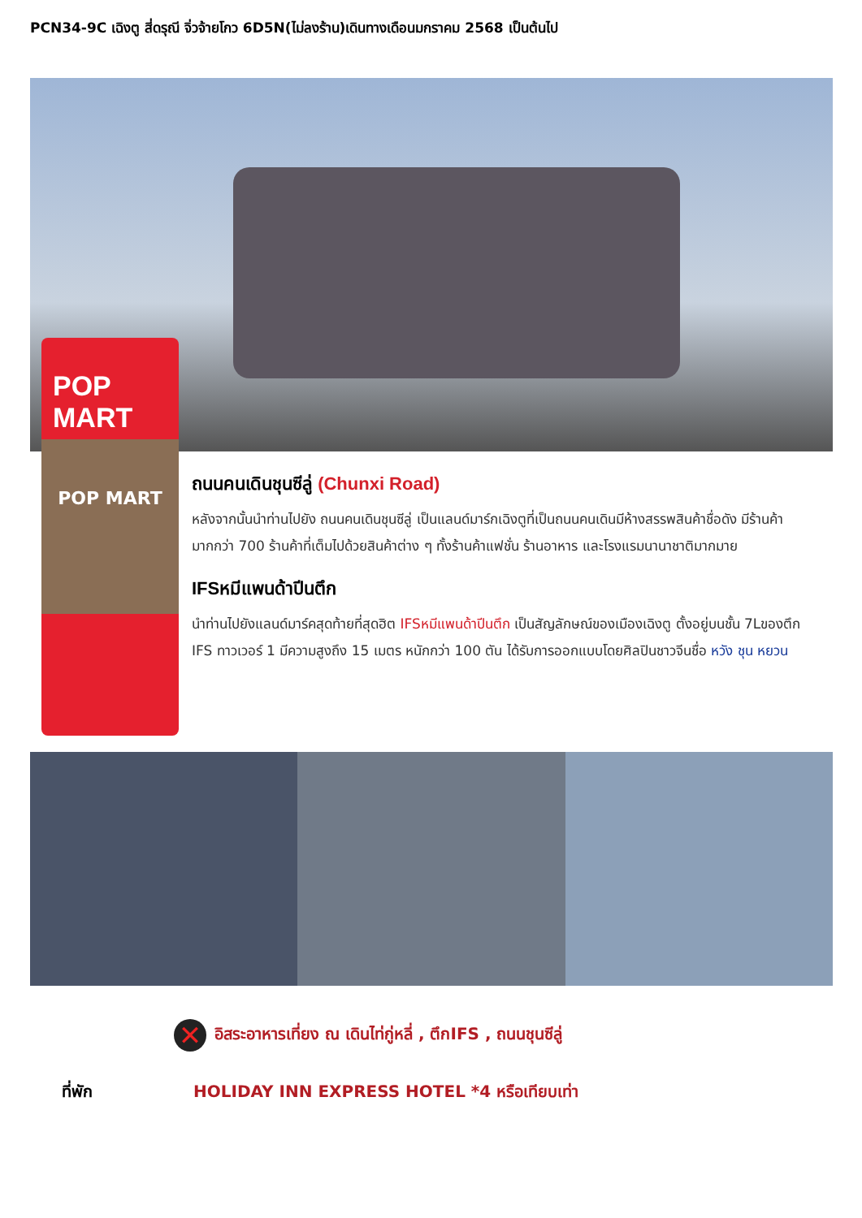PCN34-9C เฉิงตู สี่ดรุณี จิ่วจ้ายโกว 6D5N(ไม่ลงร้าน)เดินทางเดือนมกราคม 2568 เป็นต้นไป
POP MART
POP MART
ถนนคนเดินชุนซีลู่ (Chunxi Road)
หลังจากนั้นนำท่านไปยัง ถนนคนเดินชุนซีลู่ เป็นแลนด์มาร์กเฉิงตูที่เป็นถนนคนเดินมีห้างสรรพสินค้าชื่อดัง มีร้านค้ามากกว่า 700 ร้านค้าที่เต็มไปด้วยสินค้าต่าง ๆ ทั้งร้านค้าแฟชั่น ร้านอาหาร และโรงแรมนานาชาติมากมาย
IFSหมีแพนด้าปีนตึก
นำท่านไปยังแลนด์มาร์คสุดท้ายที่สุดฮิต IFSหมีแพนด้าปีนตึก เป็นสัญลักษณ์ของเมืองเฉิงตู ตั้งอยู่บนชั้น 7Lของตึก IFS ทาวเวอร์ 1 มีความสูงถึง 15 เมตร หนักกว่า 100 ตัน ได้รับการออกแบบโดยศิลปินชาวจีนชื่อ หวัง ชุน หยวน
✕ อิสระอาหารเที่ยง ณ เดินไท่กู่หลี่ , ตึกIFS , ถนนชุนซีลู่
ที่พัก HOLIDAY INN EXPRESS HOTEL *4 หรือเทียบเท่า